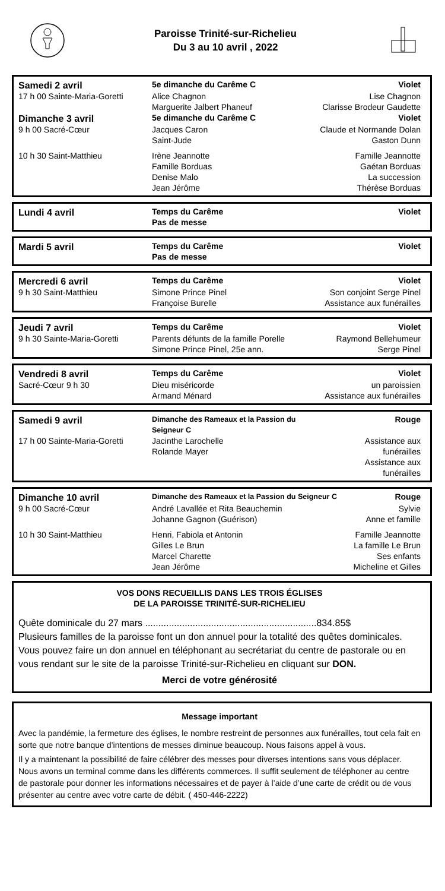Paroisse Trinité-sur-Richelieu
Du 3 au 10 avril , 2022
| Samedi 2 avril | 5e dimanche du Carême C | Violet |
| 17 h 00 Sainte-Maria-Goretti | Alice Chagnon Marguerite Jalbert Phaneuf | Lise Chagnon Clarisse Brodeur Gaudette |
| Dimanche 3 avril | 5e dimanche du Carême C | Violet |
| 9 h 00 Sacré-Cœur | Jacques Caron Saint-Jude | Claude et Normande Dolan Gaston Dunn |
| 10 h 30 Saint-Matthieu | Irène Jeannotte Famille Borduas Denise Malo Jean Jérôme | Famille Jeannotte Gaétan Borduas La succession Thérèse Borduas |
| Lundi 4 avril | Temps du Carême Pas de messe | Violet |
| Mardi 5 avril | Temps du Carême Pas de messe | Violet |
| Mercredi 6 avril | Temps du Carême | Violet |
| 9 h 30 Saint-Matthieu | Simone Prince Pinel Françoise Burelle | Son conjoint Serge Pinel Assistance aux funérailles |
| Jeudi 7 avril | Temps du Carême | Violet |
| 9 h 30 Sainte-Maria-Goretti | Parents défunts de la famille Porelle Simone Prince Pinel, 25e ann. | Raymond Bellehumeur Serge Pinel |
| Vendredi 8 avril | Temps du Carême | Violet |
| Sacré-Cœur 9 h 30 | Dieu miséricorde Armand Ménard | un paroissien Assistance aux funérailles |
| Samedi 9 avril | Dimanche des Rameaux et la Passion du Seigneur C | Rouge |
| 17 h 00 Sainte-Maria-Goretti | Jacinthe Larochelle Rolande Mayer | Assistance aux funérailles Assistance aux funérailles |
| Dimanche 10 avril | Dimanche des Rameaux et la Passion du Seigneur C | Rouge |
| 9 h 00 Sacré-Cœur | André Lavallée et Rita Beauchemin Johanne Gagnon (Guérison) | Sylvie Anne et famille |
| 10 h 30 Saint-Matthieu | Henri, Fabiola et Antonin Gilles Le Brun Marcel Charette Jean Jérôme | Famille Jeannotte La famille Le Brun Ses enfants Micheline et Gilles |
VOS DONS RECUEILLIS DANS LES TROIS ÉGLISES
DE LA PAROISSE TRINITÉ-SUR-RICHELIEU
Quête dominicale du 27 mars .................................................................834.85$
Plusieurs familles de la paroisse font un don annuel pour la totalité des quêtes dominicales. Vous pouvez faire un don annuel en téléphonant au secrétariat du centre de pastorale ou en vous rendant sur le site de la paroisse Trinité-sur-Richelieu en cliquant sur DON.
Merci de votre générosité
Message important
Avec la pandémie, la fermeture des églises, le nombre restreint de personnes aux funérailles, tout cela fait en sorte que notre banque d’intentions de messes diminue beaucoup. Nous faisons appel à vous.
Il y a maintenant la possibilité de faire célébrer des messes pour diverses intentions sans vous déplacer. Nous avons un terminal comme dans les différents commerces. Il suffit seulement de téléphoner au centre de pastorale pour donner les informations nécessaires et de payer à l’aide d’une carte de crédit ou de vous présenter au centre avec votre carte de débit. ( 450-446-2222)